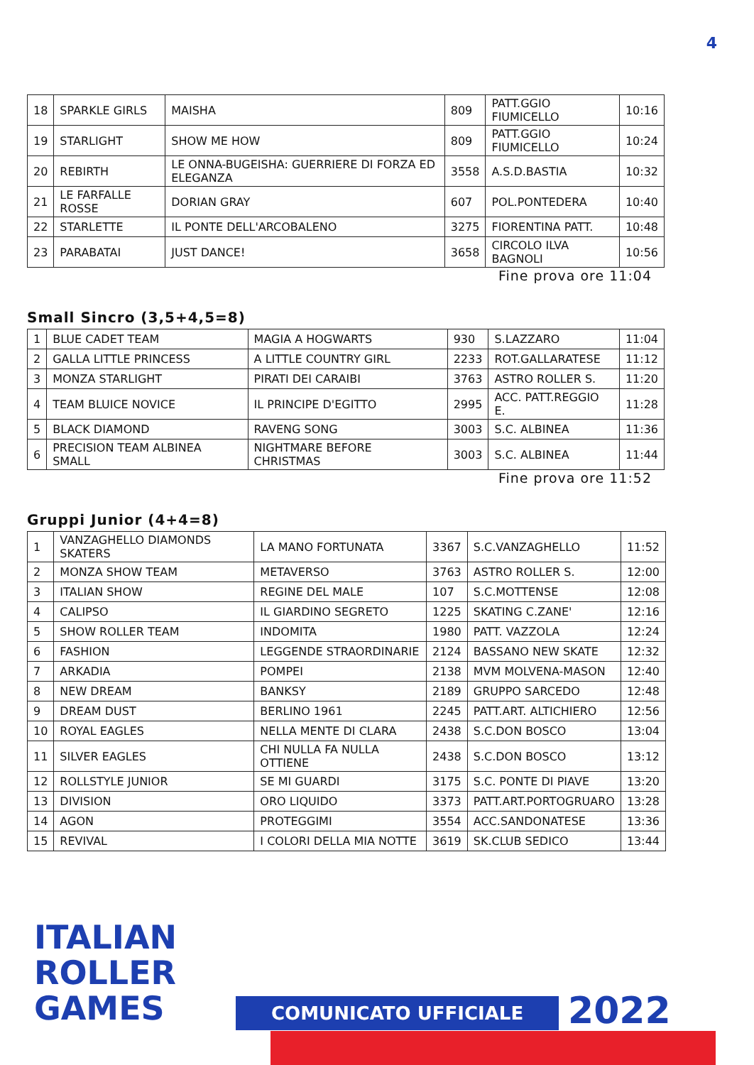4
| 18 | SPARKLE GIRLS | MAISHA | 809 | PATT.GGIO FIUMICELLO | 10:16 |
| 19 | STARLIGHT | SHOW ME HOW | 809 | PATT.GGIO FIUMICELLO | 10:24 |
| 20 | REBIRTH | LE ONNA-BUGEISHA: GUERRIERE DI FORZA ED ELEGANZA | 3558 | A.S.D.BASTIA | 10:32 |
| 21 | LE FARFALLE ROSSE | DORIAN GRAY | 607 | POL.PONTEDERA | 10:40 |
| 22 | STARLETTE | IL PONTE DELL'ARCOBALENO | 3275 | FIORENTINA PATT. | 10:48 |
| 23 | PARABATAI | JUST DANCE! | 3658 | CIRCOLO ILVA BAGNOLI | 10:56 |
Fine prova ore 11:04
Small Sincro (3,5+4,5=8)
| 1 | BLUE CADET TEAM | MAGIA A HOGWARTS | 930 | S.LAZZARO | 11:04 |
| 2 | GALLA LITTLE PRINCESS | A LITTLE COUNTRY GIRL | 2233 | ROT.GALLARATESE | 11:12 |
| 3 | MONZA STARLIGHT | PIRATI DEI CARAIBI | 3763 | ASTRO ROLLER S. | 11:20 |
| 4 | TEAM BLUICE NOVICE | IL PRINCIPE D'EGITTO | 2995 | ACC. PATT.REGGIO E. | 11:28 |
| 5 | BLACK DIAMOND | RAVENG SONG | 3003 | S.C. ALBINEA | 11:36 |
| 6 | PRECISION TEAM ALBINEA SMALL | NIGHTMARE BEFORE CHRISTMAS | 3003 | S.C. ALBINEA | 11:44 |
Fine prova ore 11:52
Gruppi Junior (4+4=8)
| 1 | VANZAGHELLO DIAMONDS SKATERS | LA MANO FORTUNATA | 3367 | S.C.VANZAGHELLO | 11:52 |
| 2 | MONZA SHOW TEAM | METAVERSO | 3763 | ASTRO ROLLER S. | 12:00 |
| 3 | ITALIAN SHOW | REGINE DEL MALE | 107 | S.C.MOTTENSE | 12:08 |
| 4 | CALIPSO | IL GIARDINO SEGRETO | 1225 | SKATING C.ZANE' | 12:16 |
| 5 | SHOW ROLLER TEAM | INDOMITA | 1980 | PATT. VAZZOLA | 12:24 |
| 6 | FASHION | LEGGENDE STRAORDINARIE | 2124 | BASSANO NEW SKATE | 12:32 |
| 7 | ARKADIA | POMPEI | 2138 | MVM MOLVENA-MASON | 12:40 |
| 8 | NEW DREAM | BANKSY | 2189 | GRUPPO SARCEDO | 12:48 |
| 9 | DREAM DUST | BERLINO 1961 | 2245 | PATT.ART. ALTICHIERO | 12:56 |
| 10 | ROYAL EAGLES | NELLA MENTE DI CLARA | 2438 | S.C.DON BOSCO | 13:04 |
| 11 | SILVER EAGLES | CHI NULLA FA NULLA OTTIENE | 2438 | S.C.DON BOSCO | 13:12 |
| 12 | ROLLSTYLE JUNIOR | SE MI GUARDI | 3175 | S.C. PONTE DI PIAVE | 13:20 |
| 13 | DIVISION | ORO LIQUIDO | 3373 | PATT.ART.PORTOGRUARO | 13:28 |
| 14 | AGON | PROTEGGIMI | 3554 | ACC.SANDONATESE | 13:36 |
| 15 | REVIVAL | I COLORI DELLA MIA NOTTE | 3619 | SK.CLUB SEDICO | 13:44 |
ITALIAN
ROLLER
GAMES
COMUNICATO UFFICIALE 2022